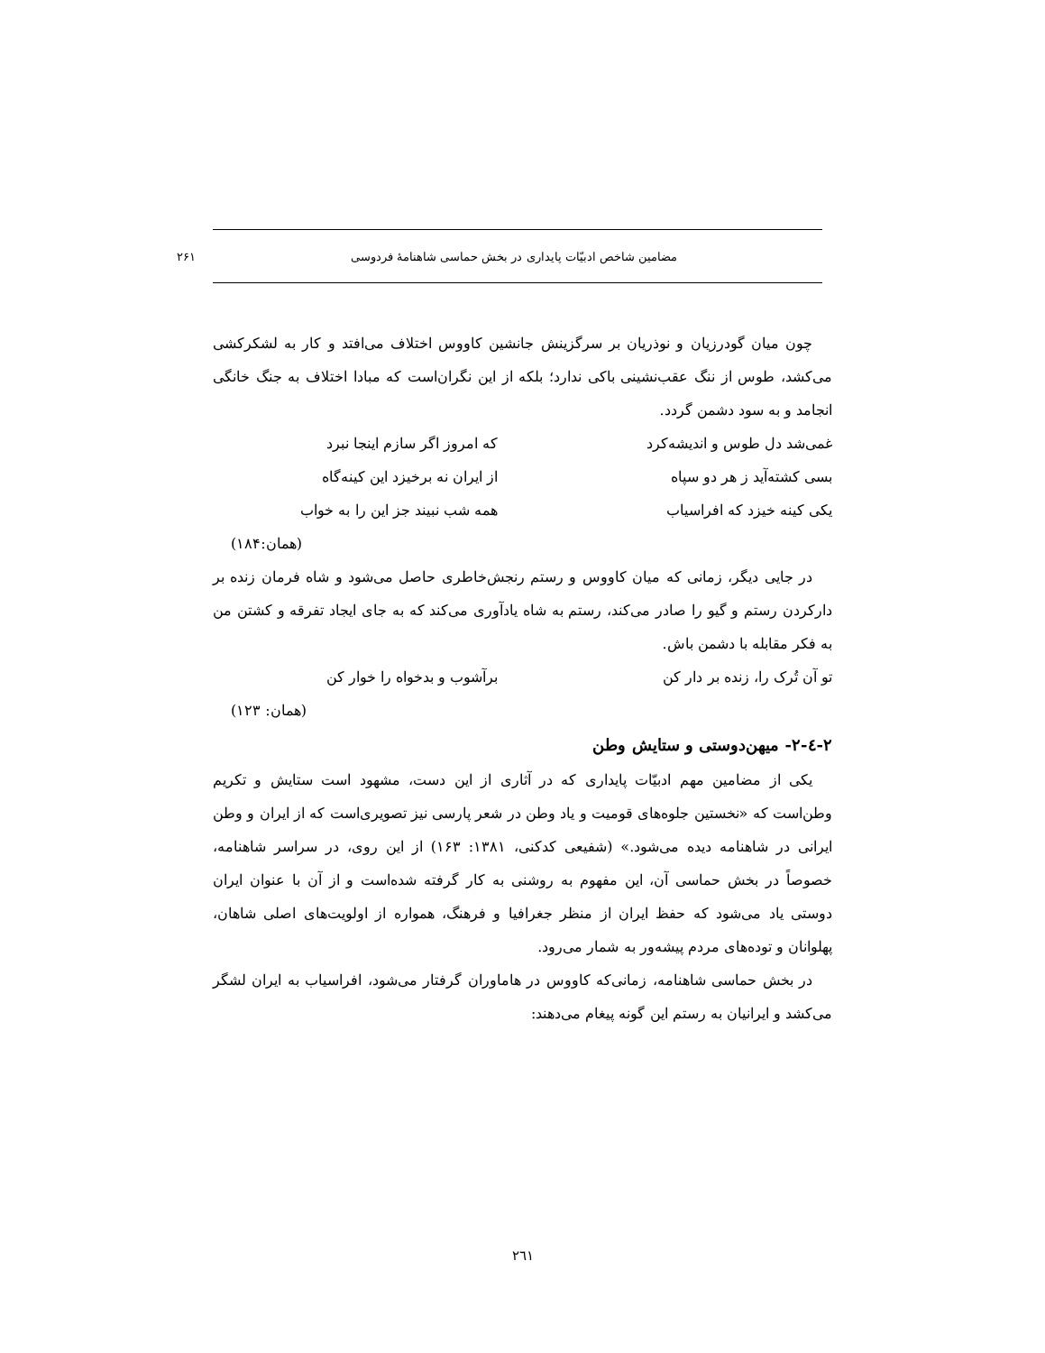مضامین شاخص ادبیّات پایداری در بخش حماسی شاهنامهٔ فردوسی ۲۶۱
چون میان گودرزیان و نوذریان بر سرگزینش جانشین کاووس اختلاف می‌افتد و کار به لشکرکشی می‌کشد، طوس از ننگ عقب‌نشینی باکی ندارد؛ بلکه از این نگران‌است که مبادا اختلاف به جنگ خانگی انجامد و به سود دشمن گردد.
غمی‌شد دل طوس و اندیشه‌کرد که امروز اگر سازم اینجا نبرد
بسی کشته‌آید ز هر دو سپاه از ایران نه برخیزد این کینه‌گاه
یکی کینه خیزد که افراسیاب همه شب نبیند جز این را به خواب
(همان:۱۸۴)
در جایی دیگر، زمانی که میان کاووس و رستم رنجش‌خاطری حاصل می‌شود و شاه فرمان زنده بر دارکردن رستم و گیو را صادر می‌کند، رستم به شاه یادآوری می‌کند که به جای ایجاد تفرقه و کشتن من به فکر مقابله با دشمن باش.
تو آن تُرک را، زنده بر دار کن برآشوب و بدخواه را خوار کن
(همان: ۱۲۳)
۲-٤-۲- میهن‌دوستی و ستایش وطن
یکی از مضامین مهم ادبیّات پایداری که در آثاری از این دست، مشهود است ستایش و تکریم وطن‌است که «نخستین جلوه‌های قومیت و یاد وطن در شعر پارسی نیز تصویری‌است که از ایران و وطن ایرانی در شاهنامه دیده می‌شود.» (شفیعی کدکنی، ۱۳۸۱: ۱۶۳) از این روی، در سراسر شاهنامه، خصوصاً در بخش حماسی آن، این مفهوم به روشنی به کار گرفته شده‌است و از آن با عنوان ایران دوستی یاد می‌شود که حفظ ایران از منظر جغرافیا و فرهنگ، همواره از اولویت‌های اصلی شاهان، پهلوانان و توده‌های مردم پیشه‌ور به شمار می‌رود.
در بخش حماسی شاهنامه، زمانی‌که کاووس در هاماوران گرفتار می‌شود، افراسیاب به ایران لشگر می‌کشد و ایرانیان به رستم این گونه پیغام می‌دهند:
٢٦١